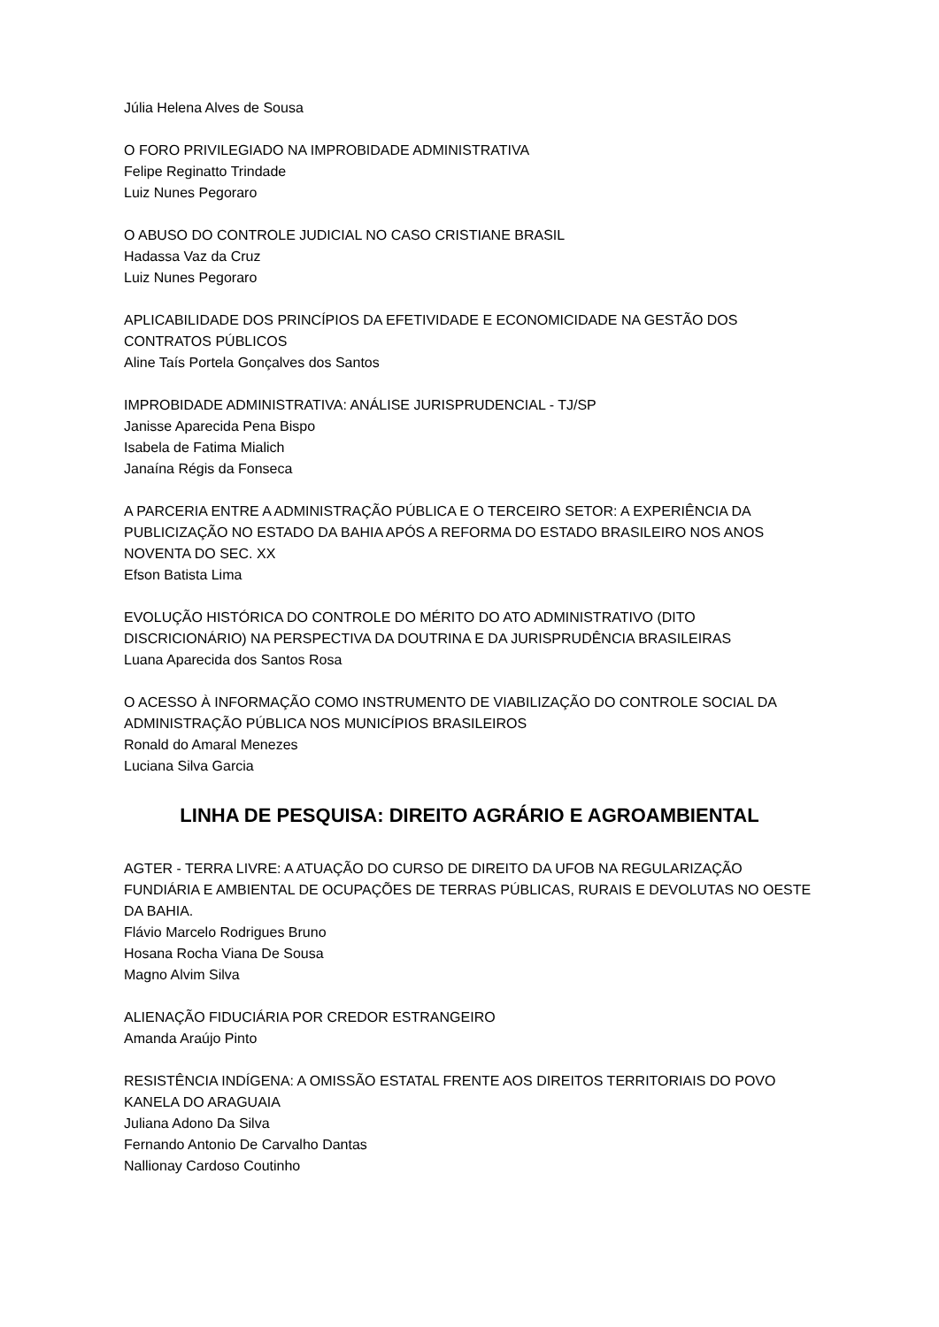Júlia Helena Alves de Sousa
O FORO PRIVILEGIADO NA IMPROBIDADE ADMINISTRATIVA
Felipe Reginatto Trindade
Luiz Nunes Pegoraro
O ABUSO DO CONTROLE JUDICIAL NO CASO CRISTIANE BRASIL
Hadassa Vaz da Cruz
Luiz Nunes Pegoraro
APLICABILIDADE DOS PRINCÍPIOS DA EFETIVIDADE E ECONOMICIDADE NA GESTÃO DOS CONTRATOS PÚBLICOS
Aline Taís Portela Gonçalves dos Santos
IMPROBIDADE ADMINISTRATIVA: ANÁLISE JURISPRUDENCIAL - TJ/SP
Janisse Aparecida Pena Bispo
Isabela de Fatima Mialich
Janaína Régis da Fonseca
A PARCERIA ENTRE A ADMINISTRAÇÃO PÚBLICA E O TERCEIRO SETOR: A EXPERIÊNCIA DA PUBLICIZAÇÃO NO ESTADO DA BAHIA APÓS A REFORMA DO ESTADO BRASILEIRO NOS ANOS NOVENTA DO SEC. XX
Efson Batista Lima
EVOLUÇÃO HISTÓRICA DO CONTROLE DO MÉRITO DO ATO ADMINISTRATIVO (DITO DISCRICIONÁRIO) NA PERSPECTIVA DA DOUTRINA E DA JURISPRUDÊNCIA BRASILEIRAS
Luana Aparecida dos Santos Rosa
O ACESSO À INFORMAÇÃO COMO INSTRUMENTO DE VIABILIZAÇÃO DO CONTROLE SOCIAL DA ADMINISTRAÇÃO PÚBLICA NOS MUNICÍPIOS BRASILEIROS
Ronald do Amaral Menezes
Luciana Silva Garcia
LINHA DE PESQUISA: DIREITO AGRÁRIO E AGROAMBIENTAL
AGTER - TERRA LIVRE: A ATUAÇÃO DO CURSO DE DIREITO DA UFOB NA REGULARIZAÇÃO FUNDIÁRIA E AMBIENTAL DE OCUPAÇÕES DE TERRAS PÚBLICAS, RURAIS E DEVOLUTAS NO OESTE DA BAHIA.
Flávio Marcelo Rodrigues Bruno
Hosana Rocha Viana De Sousa
Magno Alvim Silva
ALIENAÇÃO FIDUCIÁRIA POR CREDOR ESTRANGEIRO
Amanda Araújo Pinto
RESISTÊNCIA INDÍGENA: A OMISSÃO ESTATAL FRENTE AOS DIREITOS TERRITORIAIS DO POVO KANELA DO ARAGUAIA
Juliana Adono Da Silva
Fernando Antonio De Carvalho Dantas
Nallionay Cardoso Coutinho